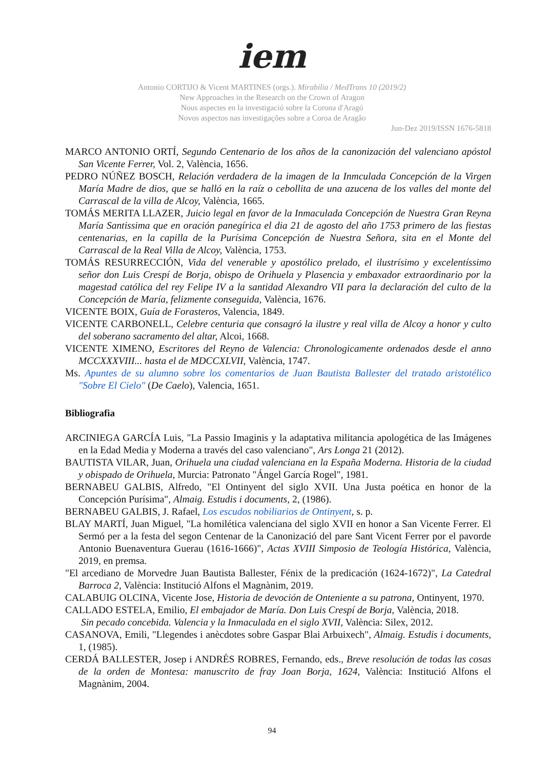iem
Antonio CORTIJO & Vicent MARTINES (orgs.). Mirabilia / MedTrans 10 (2019/2)
New Approaches in the Research on the Crown of Aragon
Nous aspectes en la investigació sobre la Corona d'Aragó
Novos aspectos nas investigações sobre a Coroa de Aragão
Jun-Dez 2019/ISSN 1676-5818
MARCO ANTONIO ORTÍ, Segundo Centenario de los años de la canonización del valenciano apóstol San Vicente Ferrer, Vol. 2, València, 1656.
PEDRO NÚÑEZ BOSCH, Relación verdadera de la imagen de la Inmculada Concepción de la Virgen María Madre de dios, que se halló en la raíz o cebollita de una azucena de los valles del monte del Carrascal de la villa de Alcoy, València, 1665.
TOMÁS MERITA LLAZER, Juicio legal en favor de la Inmaculada Concepción de Nuestra Gran Reyna María Santissima que en oración panegírica el dia 21 de agosto del año 1753 primero de las fiestas centenarias, en la capilla de la Purísima Concepción de Nuestra Señora, sita en el Monte del Carrascal de la Real Villa de Alcoy, València, 1753.
TOMÁS RESURRECCIÓN, Vida del venerable y apostólico prelado, el ilustrísimo y excelentíssimo señor don Luis Crespí de Borja, obispo de Orihuela y Plasencia y embaxador extraordinario por la magestad católica del rey Felipe IV a la santidad Alexandro VII para la declaración del culto de la Concepción de María, felizmente conseguida, València, 1676.
VICENTE BOIX, Guía de Forasteros, Valencia, 1849.
VICENTE CARBONELL, Celebre centuria que consagró la ilustre y real villa de Alcoy a honor y culto del soberano sacramento del altar, Alcoi, 1668.
VICENTE XIMENO, Escritores del Reyno de Valencia: Chronologicamente ordenados desde el anno MCCXXXVIII... hasta el de MDCCXLVII, València, 1747.
Ms. Apuntes de su alumno sobre los comentarios de Juan Bautista Ballester del tratado aristotélico "Sobre El Cielo" (De Caelo), Valencia, 1651.
Bibliografia
ARCINIEGA GARCÍA Luis, "La Passio Imaginis y la adaptativa militancia apologética de las Imágenes en la Edad Media y Moderna a través del caso valenciano", Ars Longa 21 (2012).
BAUTISTA VILAR, Juan, Orihuela una ciudad valenciana en la España Moderna. Historia de la ciudad y obispado de Orihuela, Murcia: Patronato "Ángel García Rogel", 1981.
BERNABEU GALBIS, Alfredo, "El Ontinyent del siglo XVII. Una Justa poética en honor de la Concepción Purísima", Almaig. Estudis i documents, 2, (1986).
BERNABEU GALBIS, J. Rafael, Los escudos nobiliarios de Ontinyent, s. p.
BLAY MARTÍ, Juan Miguel, "La homilética valenciana del siglo XVII en honor a San Vicente Ferrer. El Sermó per a la festa del segon Centenar de la Canonizació del pare Sant Vicent Ferrer por el pavorde Antonio Buenaventura Guerau (1616-1666)", Actas XVIII Simposio de Teología Histórica, València, 2019, en premsa.
"El arcediano de Morvedre Juan Bautista Ballester, Fénix de la predicación (1624-1672)", La Catedral Barroca 2, València: Institució Alfons el Magnànim, 2019.
CALABUIG OLCINA, Vicente Jose, Historia de devoción de Onteniente a su patrona, Ontinyent, 1970.
CALLADO ESTELA, Emilio, El embajador de María. Don Luis Crespí de Borja, València, 2018.
Sin pecado concebida. Valencia y la Inmaculada en el siglo XVII, València: Silex, 2012.
CASANOVA, Emili, "Llegendes i anècdotes sobre Gaspar Blai Arbuixech", Almaig. Estudis i documents, 1, (1985).
CERDÁ BALLESTER, Josep i ANDRÉS ROBRES, Fernando, eds., Breve resolución de todas las cosas de la orden de Montesa: manuscrito de fray Joan Borja, 1624, València: Institució Alfons el Magnànim, 2004.
94